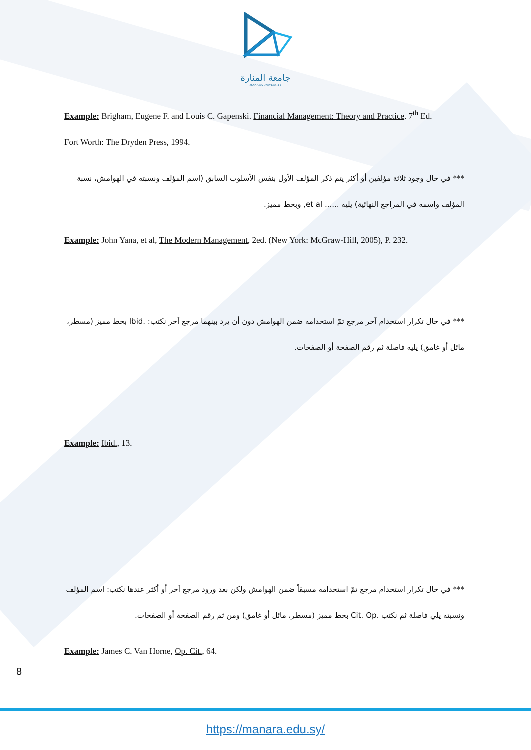جامعة المنارة
MANARA UNIVERSITY
Example: Brigham, Eugene F. and Louis C. Gapenski. Financial Management: Theory and Practice. 7<sup>th</sup> Ed.
Fort Worth: The Dryden Press, 1994.
*** في حال وجود ثلاثة مؤلفين أو أكثر يتم ذكر المؤلف الأول بنفس الأسلوب السابق (اسم المؤلف ونسبته في الهوامش، نسبة المؤلف واسمه في المراجع النهائية) يليه ...... et al, وبخط مميز.
Example: John Yana, et al, The Modern Management, 2ed. (New York: McGraw-Hill, 2005), P. 232.
*** في حال تكرار استخدام آخر مرجع تمّ استخدامه ضمن الهوامش دون أن يرد بينهما مرجع آخر نكتب: .Ibid بخط مميز (مسطر، مائل أو غامق) يليه فاصلة ثم رقم الصفحة أو الصفحات.
Example: Ibid., 13.
*** في حال تكرار استخدام مرجع تمّ استخدامه مسبقاً ضمن الهوامش ولكن بعد ورود مرجع آخر أو أكثر عندها نكتب: اسم المؤلف ونسبته يلي فاصلة ثم نكتب .Cit. Op بخط مميز (مسطر، مائل أو غامق) ومن ثم رقم الصفحة أو الصفحات.
Example: James C. Van Horne, Op. Cit., 64.
8
https://manara.edu.sy/